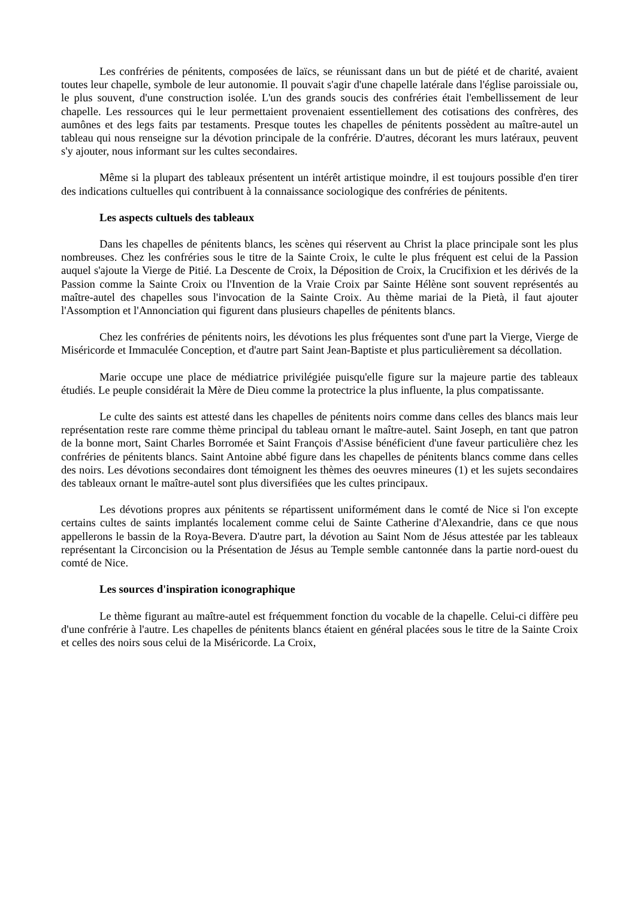Les confréries de pénitents, composées de laïcs, se réunissant dans un but de piété et de charité, avaient toutes leur chapelle, symbole de leur autonomie. Il pouvait s'agir d'une chapelle latérale dans l'église paroissiale ou, le plus souvent, d'une construction isolée. L'un des grands soucis des confréries était l'embellissement de leur chapelle. Les ressources qui le leur permettaient provenaient essentiellement des cotisations des confrères, des aumônes et des legs faits par testaments. Presque toutes les chapelles de pénitents possèdent au maître-autel un tableau qui nous renseigne sur la dévotion principale de la confrérie. D'autres, décorant les murs latéraux, peuvent s'y ajouter, nous informant sur les cultes secondaires.
Même si la plupart des tableaux présentent un intérêt artistique moindre, il est toujours possible d'en tirer des indications cultuelles qui contribuent à la connaissance sociologique des confréries de pénitents.
Les aspects cultuels des tableaux
Dans les chapelles de pénitents blancs, les scènes qui réservent au Christ la place principale sont les plus nombreuses. Chez les confréries sous le titre de la Sainte Croix, le culte le plus fréquent est celui de la Passion auquel s'ajoute la Vierge de Pitié. La Descente de Croix, la Déposition de Croix, la Crucifixion et les dérivés de la Passion comme la Sainte Croix ou l'Invention de la Vraie Croix par Sainte Hélène sont souvent représentés au maître-autel des chapelles sous l'invocation de la Sainte Croix. Au thème mariai de la Pietà, il faut ajouter l'Assomption et l'Annonciation qui figurent dans plusieurs chapelles de pénitents blancs.
Chez les confréries de pénitents noirs, les dévotions les plus fréquentes sont d'une part la Vierge, Vierge de Miséricorde et Immaculée Conception, et d'autre part Saint Jean-Baptiste et plus particulièrement sa décollation.
Marie occupe une place de médiatrice privilégiée puisqu'elle figure sur la majeure partie des tableaux étudiés. Le peuple considérait la Mère de Dieu comme la protectrice la plus influente, la plus compatissante.
Le culte des saints est attesté dans les chapelles de pénitents noirs comme dans celles des blancs mais leur représentation reste rare comme thème principal du tableau ornant le maître-autel. Saint Joseph, en tant que patron de la bonne mort, Saint Charles Borromée et Saint François d'Assise bénéficient d'une faveur particulière chez les confréries de pénitents blancs. Saint Antoine abbé figure dans les chapelles de pénitents blancs comme dans celles des noirs. Les dévotions secondaires dont témoignent les thèmes des oeuvres mineures (1) et les sujets secondaires des tableaux ornant le maître-autel sont plus diversifiées que les cultes principaux.
Les dévotions propres aux pénitents se répartissent uniformément dans le comté de Nice si l'on excepte certains cultes de saints implantés localement comme celui de Sainte Catherine d'Alexandrie, dans ce que nous appellerons le bassin de la Roya-Bevera. D'autre part, la dévotion au Saint Nom de Jésus attestée par les tableaux représentant la Circoncision ou la Présentation de Jésus au Temple semble cantonnée dans la partie nord-ouest du comté de Nice.
Les sources d'inspiration iconographique
Le thème figurant au maître-autel est fréquemment fonction du vocable de la chapelle. Celui-ci diffère peu d'une confrérie à l'autre. Les chapelles de pénitents blancs étaient en général placées sous le titre de la Sainte Croix et celles des noirs sous celui de la Miséricorde. La Croix,